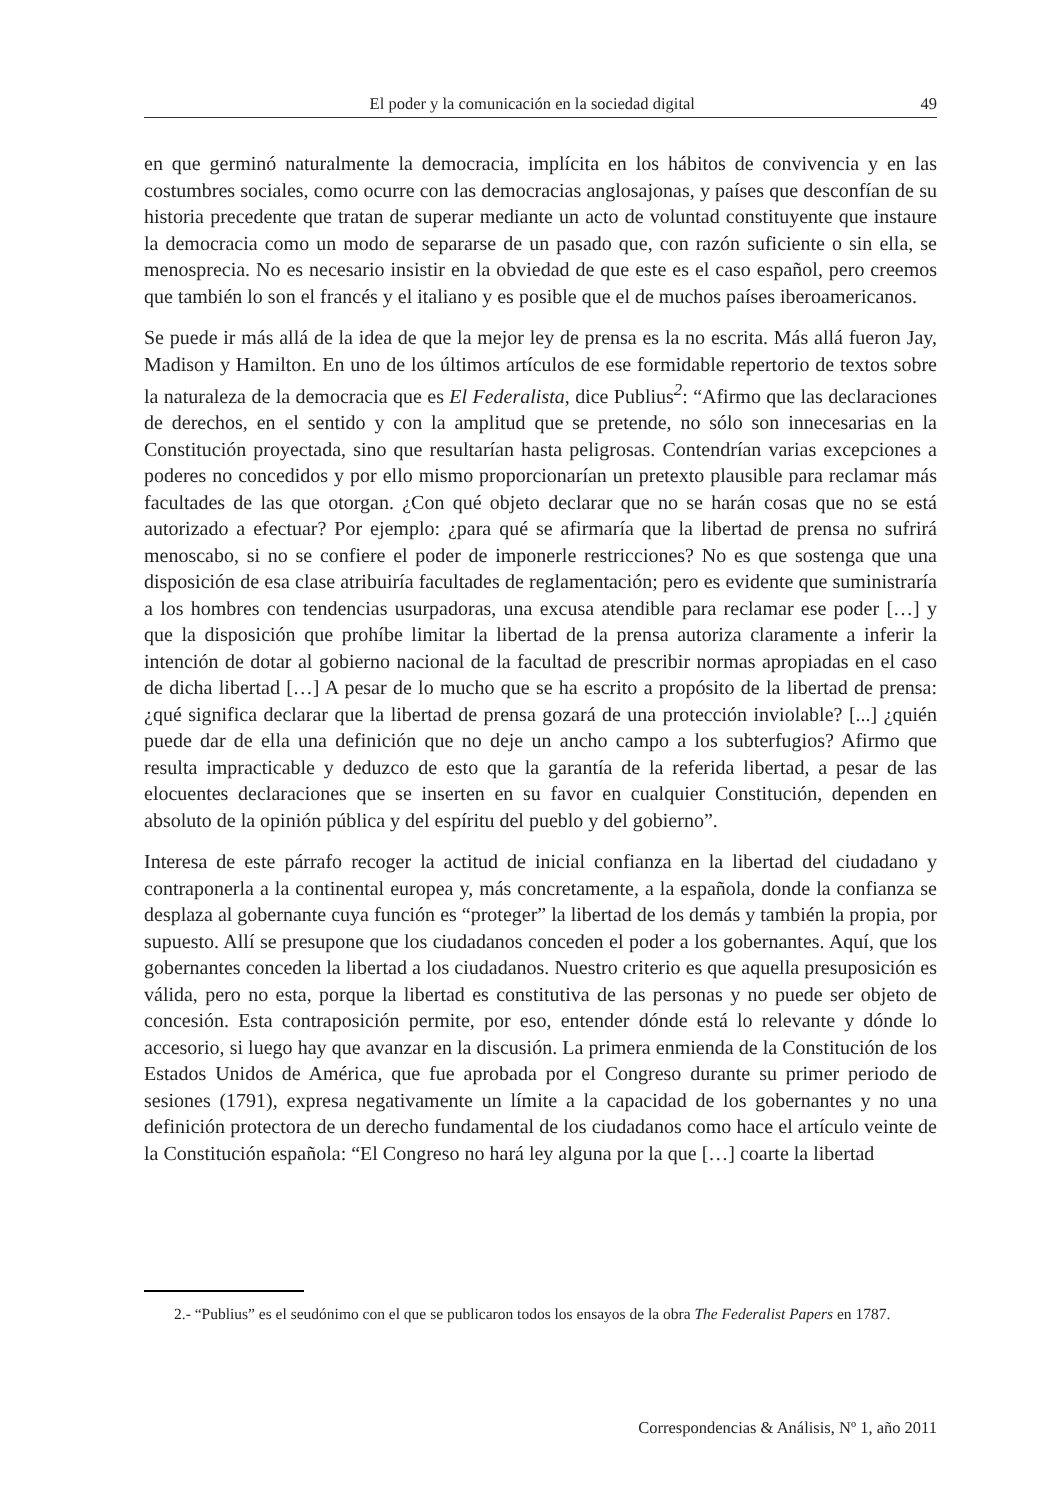El poder y la comunicación en la sociedad digital 49
en que germinó naturalmente la democracia, implícita en los hábitos de convivencia y en las costumbres sociales, como ocurre con las democracias anglosajonas, y países que desconfían de su historia precedente que tratan de superar mediante un acto de voluntad constituyente que instaure la democracia como un modo de separarse de un pasado que, con razón suficiente o sin ella, se menosprecia. No es necesario insistir en la obviedad de que este es el caso español, pero creemos que también lo son el francés y el italiano y es posible que el de muchos países iberoamericanos.
Se puede ir más allá de la idea de que la mejor ley de prensa es la no escrita. Más allá fueron Jay, Madison y Hamilton. En uno de los últimos artículos de ese formidable repertorio de textos sobre la naturaleza de la democracia que es El Federalista, dice Publius<sup>2</sup>: “Afirmo que las declaraciones de derechos, en el sentido y con la amplitud que se pretende, no sólo son innecesarias en la Constitución proyectada, sino que resultarían hasta peligrosas. Contendrían varias excepciones a poderes no concedidos y por ello mismo proporcionarían un pretexto plausible para reclamar más facultades de las que otorgan. ¿Con qué objeto declarar que no se harán cosas que no se está autorizado a efectuar? Por ejemplo: ¿para qué se afirmaría que la libertad de prensa no sufrirá menoscabo, si no se confiere el poder de imponerle restricciones? No es que sostenga que una disposición de esa clase atribuiría facultades de reglamentación; pero es evidente que suministraría a los hombres con tendencias usurpadoras, una excusa atendible para reclamar ese poder […] y que la disposición que prohíbe limitar la libertad de la prensa autoriza claramente a inferir la intención de dotar al gobierno nacional de la facultad de prescribir normas apropiadas en el caso de dicha libertad […] A pesar de lo mucho que se ha escrito a propósito de la libertad de prensa: ¿qué significa declarar que la libertad de prensa gozará de una protección inviolable? [...] ¿quién puede dar de ella una definición que no deje un ancho campo a los subterfugios? Afirmo que resulta impracticable y deduzco de esto que la garantía de la referida libertad, a pesar de las elocuentes declaraciones que se inserten en su favor en cualquier Constitución, dependen en absoluto de la opinión pública y del espíritu del pueblo y del gobierno”.
Interesa de este párrafo recoger la actitud de inicial confianza en la libertad del ciudadano y contraponerla a la continental europea y, más concretamente, a la española, donde la confianza se desplaza al gobernante cuya función es “proteger” la libertad de los demás y también la propia, por supuesto. Allí se presupone que los ciudadanos conceden el poder a los gobernantes. Aquí, que los gobernantes conceden la libertad a los ciudadanos. Nuestro criterio es que aquella presuposición es válida, pero no esta, porque la libertad es constitutiva de las personas y no puede ser objeto de concesión. Esta contraposición permite, por eso, entender dónde está lo relevante y dónde lo accesorio, si luego hay que avanzar en la discusión. La primera enmienda de la Constitución de los Estados Unidos de América, que fue aprobada por el Congreso durante su primer periodo de sesiones (1791), expresa negativamente un límite a la capacidad de los gobernantes y no una definición protectora de un derecho fundamental de los ciudadanos como hace el artículo veinte de la Constitución española: “El Congreso no hará ley alguna por la que […] coarte la libertad
2.- “Publius” es el seudónimo con el que se publicaron todos los ensayos de la obra The Federalist Papers en 1787.
Correspondencias & Análisis, Nº 1, año 2011